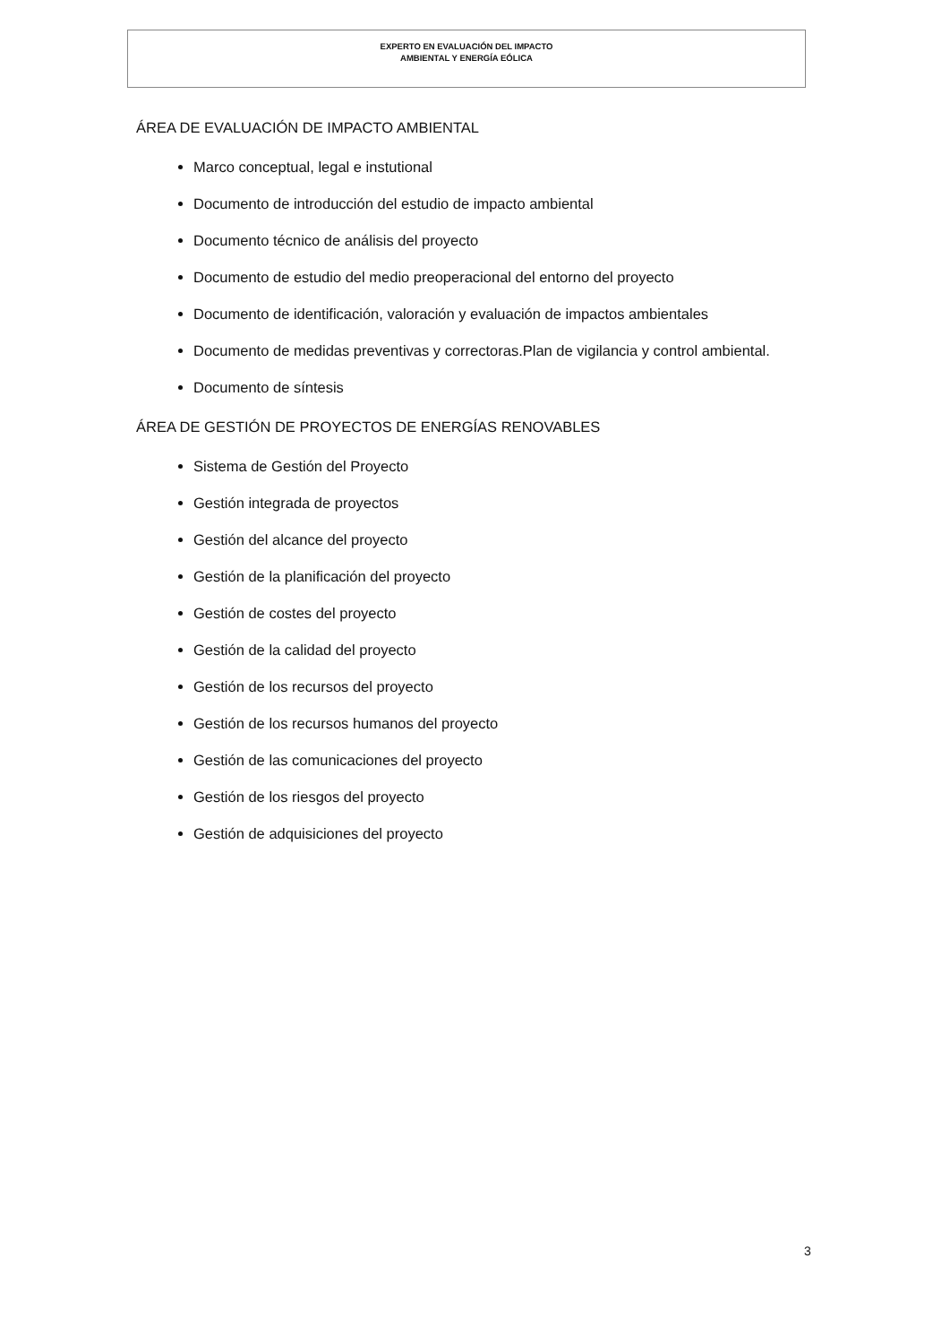EXPERTO EN EVALUACIÓN DEL IMPACTO
AMBIENTAL Y ENERGÍA EÓLICA
ÁREA DE EVALUACIÓN DE IMPACTO AMBIENTAL
Marco conceptual, legal e instutional
Documento de introducción del estudio de impacto ambiental
Documento técnico de análisis del proyecto
Documento de estudio del medio preoperacional del entorno del proyecto
Documento de identificación, valoración y evaluación de impactos ambientales
Documento de medidas preventivas y correctoras.Plan de vigilancia y control ambiental.
Documento de síntesis
ÁREA DE GESTIÓN DE PROYECTOS DE ENERGÍAS RENOVABLES
Sistema de Gestión del Proyecto
Gestión integrada de proyectos
Gestión del alcance del proyecto
Gestión de la planificación del proyecto
Gestión de costes del proyecto
Gestión de la calidad del proyecto
Gestión de los recursos del proyecto
Gestión de los recursos humanos del proyecto
Gestión de las comunicaciones del proyecto
Gestión de los riesgos del proyecto
Gestión de adquisiciones del proyecto
3